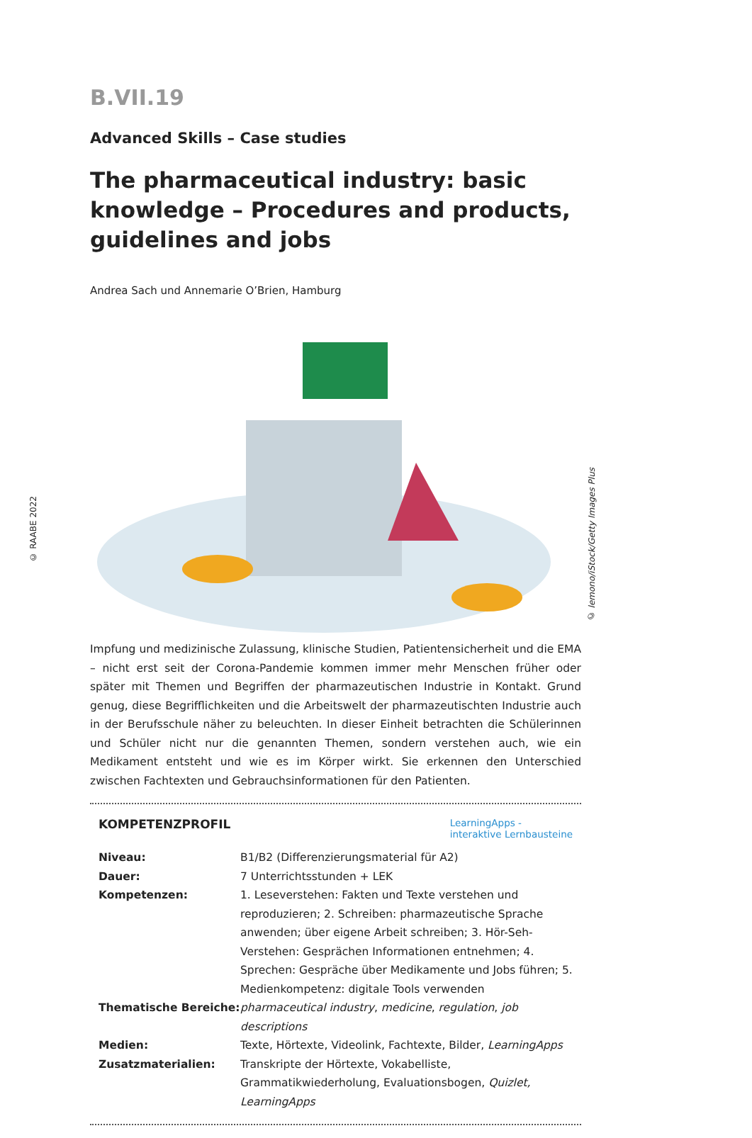© RAABE 2022
© lemono/iStock/Getty Images Plus
B.VII.19
Advanced Skills – Case studies
The pharmaceutical industry: basic knowledge – Procedures and products, guidelines and jobs
Andrea Sach und Annemarie O’Brien, Hamburg
Impfung und medizinische Zulassung, klinische Studien, Patientensicherheit und die EMA – nicht erst seit der Corona-Pandemie kommen immer mehr Menschen früher oder später mit Themen und Begriffen der pharmazeutischen Industrie in Kontakt. Grund genug, diese Begrifflichkeiten und die Arbeitswelt der pharmazeutischten Industrie auch in der Berufsschule näher zu beleuchten. In dieser Einheit betrachten die Schülerinnen und Schüler nicht nur die genannten Themen, sondern verstehen auch, wie ein Medikament entsteht und wie es im Körper wirkt. Sie erkennen den Unter­schied zwischen Fachtexten und Gebrauchsinformationen für den Patienten.
KOMPETENZPROFIL LearningApps -
interaktive Lernbausteine
| Niveau: | B1/B2 (Differenzierungsmaterial für A2) |
| Dauer: | 7 Unterrichtsstunden + LEK |
| Kompetenzen: | 1. Leseverstehen: Fakten und Texte verstehen und reproduzieren; 2. Schreiben: pharmazeutische Sprache anwenden; über eigene Arbeit schreiben; 3. Hör-Seh-Verstehen: Gesprächen Informatio­nen entnehmen; 4. Sprechen: Gespräche über Medikamente und Jobs führen; 5. Medienkompetenz: digitale Tools verwenden |
| Thematische Bereiche: | pharmaceutical industry , medicine , regulation , job descriptions |
| Medien: | Texte, Hörtexte, Videolink, Fachtexte, Bilder, LearningApps |
| Zusatzmaterialien: | Transkripte der Hörtexte, Vokabelliste, Grammatikwiederholung, Evaluationsbogen, Quizlet, LearningApps |